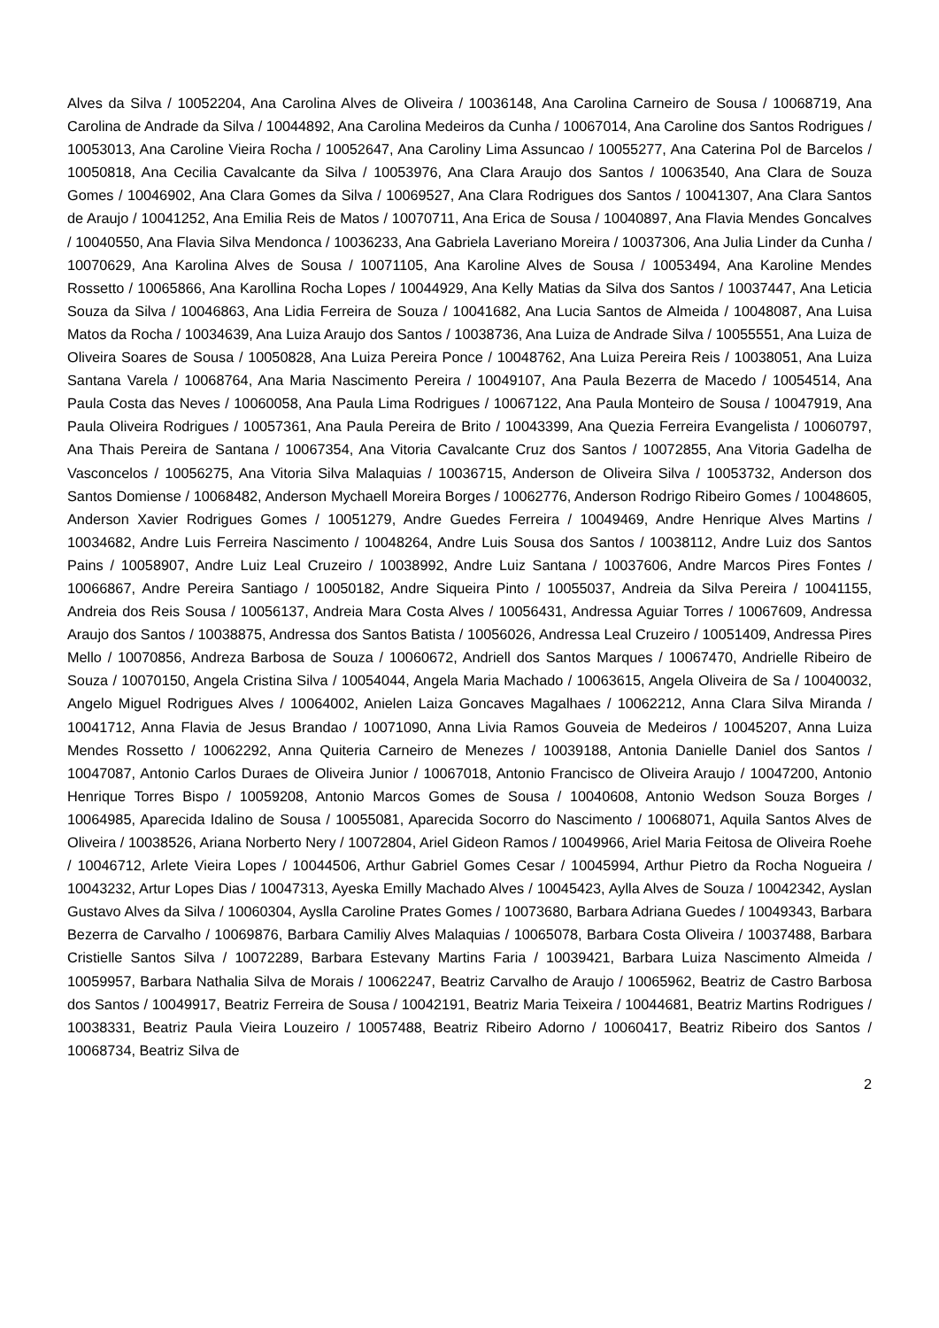Alves da Silva / 10052204, Ana Carolina Alves de Oliveira / 10036148, Ana Carolina Carneiro de Sousa / 10068719, Ana Carolina de Andrade da Silva / 10044892, Ana Carolina Medeiros da Cunha / 10067014, Ana Caroline dos Santos Rodrigues / 10053013, Ana Caroline Vieira Rocha / 10052647, Ana Caroliny Lima Assuncao / 10055277, Ana Caterina Pol de Barcelos / 10050818, Ana Cecilia Cavalcante da Silva / 10053976, Ana Clara Araujo dos Santos / 10063540, Ana Clara de Souza Gomes / 10046902, Ana Clara Gomes da Silva / 10069527, Ana Clara Rodrigues dos Santos / 10041307, Ana Clara Santos de Araujo / 10041252, Ana Emilia Reis de Matos / 10070711, Ana Erica de Sousa / 10040897, Ana Flavia Mendes Goncalves / 10040550, Ana Flavia Silva Mendonca / 10036233, Ana Gabriela Laveriano Moreira / 10037306, Ana Julia Linder da Cunha / 10070629, Ana Karolina Alves de Sousa / 10071105, Ana Karoline Alves de Sousa / 10053494, Ana Karoline Mendes Rossetto / 10065866, Ana Karollina Rocha Lopes / 10044929, Ana Kelly Matias da Silva dos Santos / 10037447, Ana Leticia Souza da Silva / 10046863, Ana Lidia Ferreira de Souza / 10041682, Ana Lucia Santos de Almeida / 10048087, Ana Luisa Matos da Rocha / 10034639, Ana Luiza Araujo dos Santos / 10038736, Ana Luiza de Andrade Silva / 10055551, Ana Luiza de Oliveira Soares de Sousa / 10050828, Ana Luiza Pereira Ponce / 10048762, Ana Luiza Pereira Reis / 10038051, Ana Luiza Santana Varela / 10068764, Ana Maria Nascimento Pereira / 10049107, Ana Paula Bezerra de Macedo / 10054514, Ana Paula Costa das Neves / 10060058, Ana Paula Lima Rodrigues / 10067122, Ana Paula Monteiro de Sousa / 10047919, Ana Paula Oliveira Rodrigues / 10057361, Ana Paula Pereira de Brito / 10043399, Ana Quezia Ferreira Evangelista / 10060797, Ana Thais Pereira de Santana / 10067354, Ana Vitoria Cavalcante Cruz dos Santos / 10072855, Ana Vitoria Gadelha de Vasconcelos / 10056275, Ana Vitoria Silva Malaquias / 10036715, Anderson de Oliveira Silva / 10053732, Anderson dos Santos Domiense / 10068482, Anderson Mychaell Moreira Borges / 10062776, Anderson Rodrigo Ribeiro Gomes / 10048605, Anderson Xavier Rodrigues Gomes / 10051279, Andre Guedes Ferreira / 10049469, Andre Henrique Alves Martins / 10034682, Andre Luis Ferreira Nascimento / 10048264, Andre Luis Sousa dos Santos / 10038112, Andre Luiz dos Santos Pains / 10058907, Andre Luiz Leal Cruzeiro / 10038992, Andre Luiz Santana / 10037606, Andre Marcos Pires Fontes / 10066867, Andre Pereira Santiago / 10050182, Andre Siqueira Pinto / 10055037, Andreia da Silva Pereira / 10041155, Andreia dos Reis Sousa / 10056137, Andreia Mara Costa Alves / 10056431, Andressa Aguiar Torres / 10067609, Andressa Araujo dos Santos / 10038875, Andressa dos Santos Batista / 10056026, Andressa Leal Cruzeiro / 10051409, Andressa Pires Mello / 10070856, Andreza Barbosa de Souza / 10060672, Andriell dos Santos Marques / 10067470, Andrielle Ribeiro de Souza / 10070150, Angela Cristina Silva / 10054044, Angela Maria Machado / 10063615, Angela Oliveira de Sa / 10040032, Angelo Miguel Rodrigues Alves / 10064002, Anielen Laiza Goncaves Magalhaes / 10062212, Anna Clara Silva Miranda / 10041712, Anna Flavia de Jesus Brandao / 10071090, Anna Livia Ramos Gouveia de Medeiros / 10045207, Anna Luiza Mendes Rossetto / 10062292, Anna Quiteria Carneiro de Menezes / 10039188, Antonia Danielle Daniel dos Santos / 10047087, Antonio Carlos Duraes de Oliveira Junior / 10067018, Antonio Francisco de Oliveira Araujo / 10047200, Antonio Henrique Torres Bispo / 10059208, Antonio Marcos Gomes de Sousa / 10040608, Antonio Wedson Souza Borges / 10064985, Aparecida Idalino de Sousa / 10055081, Aparecida Socorro do Nascimento / 10068071, Aquila Santos Alves de Oliveira / 10038526, Ariana Norberto Nery / 10072804, Ariel Gideon Ramos / 10049966, Ariel Maria Feitosa de Oliveira Roehe / 10046712, Arlete Vieira Lopes / 10044506, Arthur Gabriel Gomes Cesar / 10045994, Arthur Pietro da Rocha Nogueira / 10043232, Artur Lopes Dias / 10047313, Ayeska Emilly Machado Alves / 10045423, Aylla Alves de Souza / 10042342, Ayslan Gustavo Alves da Silva / 10060304, Ayslla Caroline Prates Gomes / 10073680, Barbara Adriana Guedes / 10049343, Barbara Bezerra de Carvalho / 10069876, Barbara Camiliy Alves Malaquias / 10065078, Barbara Costa Oliveira / 10037488, Barbara Cristielle Santos Silva / 10072289, Barbara Estevany Martins Faria / 10039421, Barbara Luiza Nascimento Almeida / 10059957, Barbara Nathalia Silva de Morais / 10062247, Beatriz Carvalho de Araujo / 10065962, Beatriz de Castro Barbosa dos Santos / 10049917, Beatriz Ferreira de Sousa / 10042191, Beatriz Maria Teixeira / 10044681, Beatriz Martins Rodrigues / 10038331, Beatriz Paula Vieira Louzeiro / 10057488, Beatriz Ribeiro Adorno / 10060417, Beatriz Ribeiro dos Santos / 10068734, Beatriz Silva de
2